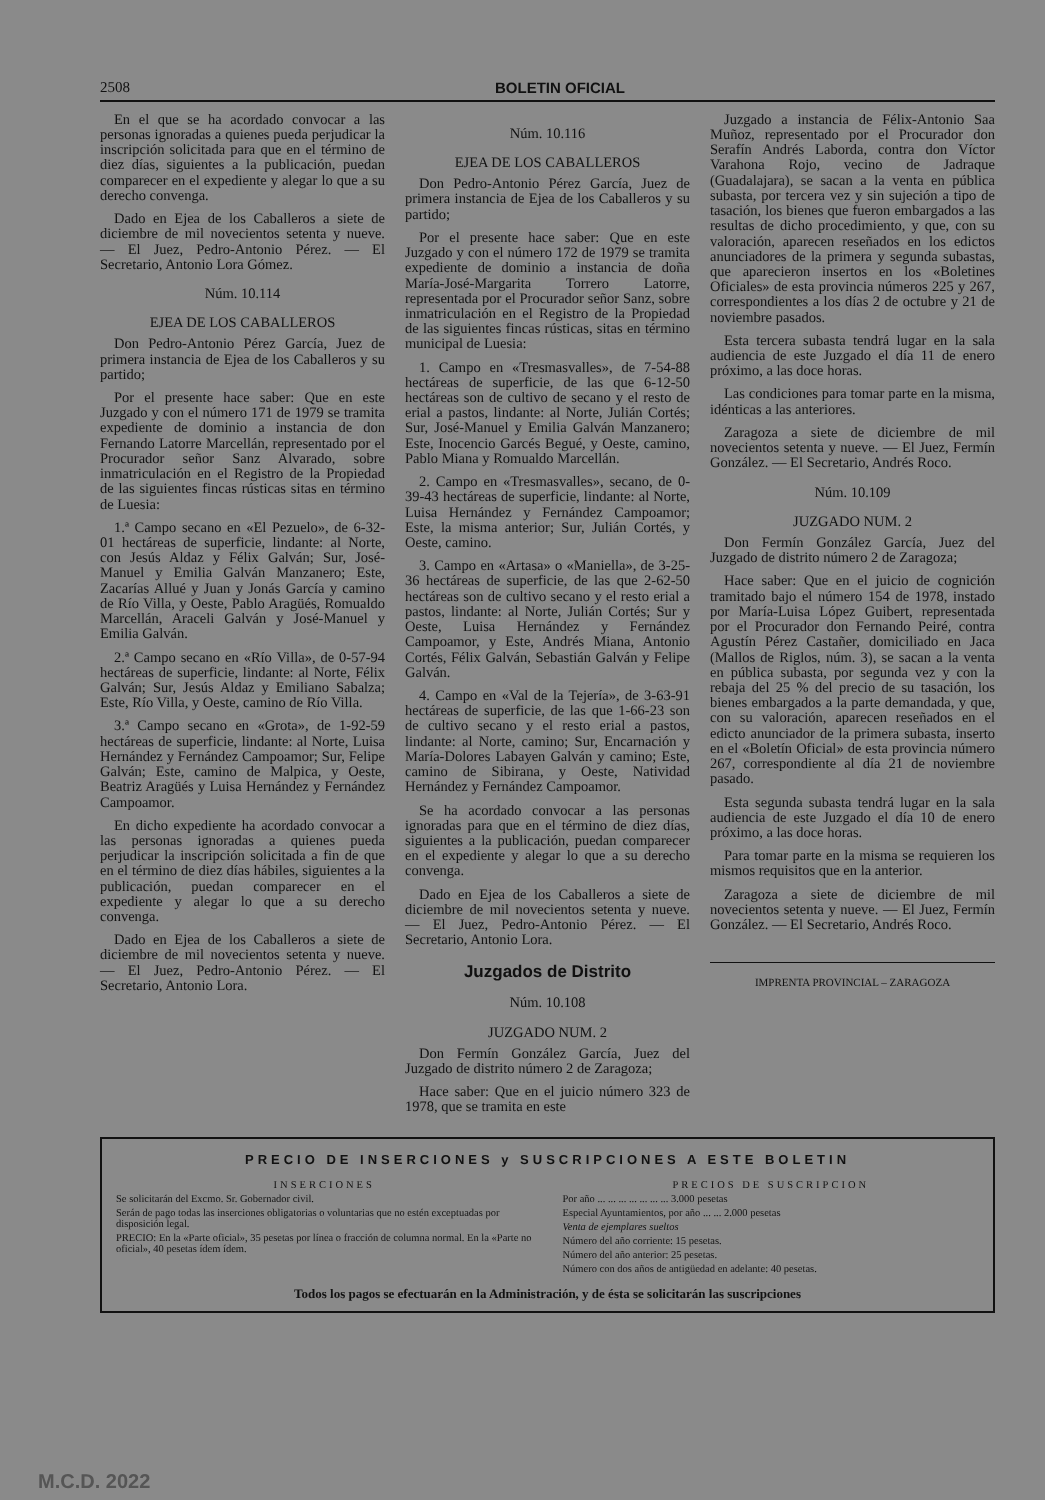2508 BOLETIN OFICIAL
En el que se ha acordado convocar a las personas ignoradas a quienes pueda perjudicar la inscripción solicitada para que en el término de diez días, siguientes a la publicación, puedan comparecer en el expediente y alegar lo que a su derecho convenga.
Dado en Ejea de los Caballeros a siete de diciembre de mil novecientos setenta y nueve. — El Juez, Pedro-Antonio Pérez. — El Secretario, Antonio Lora Gómez.
Núm. 10.114
EJEA DE LOS CABALLEROS
Don Pedro-Antonio Pérez García, Juez de primera instancia de Ejea de los Caballeros y su partido;
Por el presente hace saber: Que en este Juzgado y con el número 171 de 1979 se tramita expediente de dominio a instancia de don Fernando Latorre Marcellán, representado por el Procurador señor Sanz Alvarado, sobre inmatriculación en el Registro de la Propiedad de las siguientes fincas rústicas sitas en término de Luesia:
1.ª Campo secano en «El Pezuelo», de 6-32-01 hectáreas de superficie, lindante: al Norte, con Jesús Aldaz y Félix Galván; Sur, José-Manuel y Emilia Galván Manzanero; Este, Zacarías Allué y Juan y Jonás García y camino de Río Villa, y Oeste, Pablo Aragüés, Romualdo Marcellán, Araceli Galván y José-Manuel y Emilia Galván.
2.ª Campo secano en «Río Villa», de 0-57-94 hectáreas de superficie, lindante: al Norte, Félix Galván; Sur, Jesús Aldaz y Emiliano Sabalza; Este, Río Villa, y Oeste, camino de Río Villa.
3.ª Campo secano en «Grota», de 1-92-59 hectáreas de superficie, lindante: al Norte, Luisa Hernández y Fernández Campoamor; Sur, Felipe Galván; Este, camino de Malpica, y Oeste, Beatriz Aragüés y Luisa Hernández y Fernández Campoamor.
En dicho expediente ha acordado convocar a las personas ignoradas a quienes pueda perjudicar la inscripción solicitada a fin de que en el término de diez días hábiles, siguientes a la publicación, puedan comparecer en el expediente y alegar lo que a su derecho convenga.
Dado en Ejea de los Caballeros a siete de diciembre de mil novecientos setenta y nueve. — El Juez, Pedro-Antonio Pérez. — El Secretario, Antonio Lora.
Núm. 10.116
EJEA DE LOS CABALLEROS
Don Pedro-Antonio Pérez García, Juez de primera instancia de Ejea de los Caballeros y su partido;
Por el presente hace saber: Que en este Juzgado y con el número 172 de 1979 se tramita expediente de dominio a instancia de doña María-José-Margarita Torrero Latorre, representada por el Procurador señor Sanz, sobre inmatriculación en el Registro de la Propiedad de las siguientes fincas rústicas, sitas en término municipal de Luesia:
1. Campo en «Tresmasvalles», de 7-54-88 hectáreas de superficie, de las que 6-12-50 hectáreas son de cultivo de secano y el resto de erial a pastos, lindante: al Norte, Julián Cortés; Sur, José-Manuel y Emilia Galván Manzanero; Este, Inocencio Garcés Begué, y Oeste, camino, Pablo Miana y Romualdo Marcellán.
2. Campo en «Tresmasvalles», secano, de 0-39-43 hectáreas de superficie, lindante: al Norte, Luisa Hernández y Fernández Campoamor; Este, la misma anterior; Sur, Julián Cortés, y Oeste, camino.
3. Campo en «Artasa» o «Maniella», de 3-25-36 hectáreas de superficie, de las que 2-62-50 hectáreas son de cultivo secano y el resto erial a pastos, lindante: al Norte, Julián Cortés; Sur y Oeste, Luisa Hernández y Fernández Campoamor, y Este, Andrés Miana, Antonio Cortés, Félix Galván, Sebastián Galván y Felipe Galván.
4. Campo en «Val de la Tejería», de 3-63-91 hectáreas de superficie, de las que 1-66-23 son de cultivo secano y el resto erial a pastos, lindante: al Norte, camino; Sur, Encarnación y María-Dolores Labayen Galván y camino; Este, camino de Sibirana, y Oeste, Natividad Hernández y Fernández Campoamor.
Se ha acordado convocar a las personas ignoradas para que en el término de diez días, siguientes a la publicación, puedan comparecer en el expediente y alegar lo que a su derecho convenga.
Dado en Ejea de los Caballeros a siete de diciembre de mil novecientos setenta y nueve. — El Juez, Pedro-Antonio Pérez. — El Secretario, Antonio Lora.
Juzgados de Distrito
Núm. 10.108
JUZGADO NUM. 2
Don Fermín González García, Juez del Juzgado de distrito número 2 de Zaragoza;
Hace saber: Que en el juicio número 323 de 1978, que se tramita en este
Juzgado a instancia de Félix-Antonio Saa Muñoz, representado por el Procurador don Serafín Andrés Laborda, contra don Víctor Varahona Rojo, vecino de Jadraque (Guadalajara), se sacan a la venta en pública subasta, por tercera vez y sin sujeción a tipo de tasación, los bienes que fueron embargados a las resultas de dicho procedimiento, y que, con su valoración, aparecen reseñados en los edictos anunciadores de la primera y segunda subastas, que aparecieron insertos en los «Boletines Oficiales» de esta provincia números 225 y 267, correspondientes a los días 2 de octubre y 21 de noviembre pasados.
Esta tercera subasta tendrá lugar en la sala audiencia de este Juzgado el día 11 de enero próximo, a las doce horas.
Las condiciones para tomar parte en la misma, idénticas a las anteriores.
Zaragoza a siete de diciembre de mil novecientos setenta y nueve. — El Juez, Fermín González. — El Secretario, Andrés Roco.
Núm. 10.109
JUZGADO NUM. 2
Don Fermín González García, Juez del Juzgado de distrito número 2 de Zaragoza;
Hace saber: Que en el juicio de cognición tramitado bajo el número 154 de 1978, instado por María-Luisa López Guibert, representada por el Procurador don Fernando Peiré, contra Agustín Pérez Castañer, domiciliado en Jaca (Mallos de Riglos, núm. 3), se sacan a la venta en pública subasta, por segunda vez y con la rebaja del 25 % del precio de su tasación, los bienes embargados a la parte demandada, y que, con su valoración, aparecen reseñados en el edicto anunciador de la primera subasta, inserto en el «Boletín Oficial» de esta provincia número 267, correspondiente al día 21 de noviembre pasado.
Esta segunda subasta tendrá lugar en la sala audiencia de este Juzgado el día 10 de enero próximo, a las doce horas.
Para tomar parte en la misma se requieren los mismos requisitos que en la anterior.
Zaragoza a siete de diciembre de mil novecientos setenta y nueve. — El Juez, Fermín González. — El Secretario, Andrés Roco.
IMPRENTA PROVINCIAL – ZARAGOZA
PRECIO DE INSERCIONES y SUSCRIPCIONES A ESTE BOLETIN
INSERCIONES
Se solicitarán del Excmo. Sr. Gobernador civil.
Serán de pago todas las inserciones obligatorias o voluntarias que no estén exceptuadas por disposición legal.
PRECIO: En la «Parte oficial», 35 pesetas por línea o fracción de columna normal. En la «Parte no oficial», 40 pesetas ídem ídem.
PRECIOS DE SUSCRIPCION
Por año ... ... ... ... ... ... ... 3.000 pesetas
Especial Ayuntamientos, por año ... ... 2.000 pesetas
Venta de ejemplares sueltos
Número del año corriente: 15 pesetas.
Número del año anterior: 25 pesetas.
Número con dos años de antigüedad en adelante: 40 pesetas.
Todos los pagos se efectuarán en la Administración, y de ésta se solicitarán las suscripciones
M.C.D. 2022